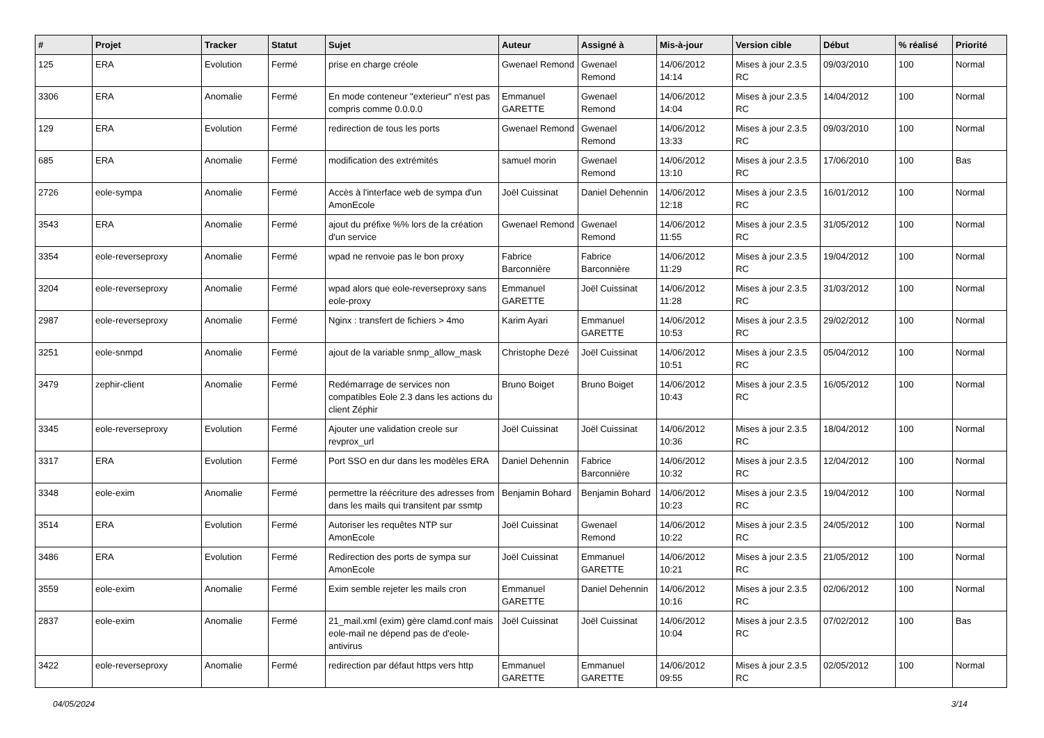| # | Projet | Tracker | Statut | Sujet | Auteur | Assigné à | Mis-à-jour | Version cible | Début | % réalisé | Priorité |
| --- | --- | --- | --- | --- | --- | --- | --- | --- | --- | --- | --- |
| 125 | ERA | Evolution | Fermé | prise en charge créole | Gwenael Remond | Gwenael Remond | 14/06/2012 14:14 | Mises à jour 2.3.5 RC | 09/03/2010 | 100 | Normal |
| 3306 | ERA | Anomalie | Fermé | En mode conteneur "exterieur" n'est pas compris comme 0.0.0.0 | Emmanuel GARETTE | Gwenael Remond | 14/06/2012 14:04 | Mises à jour 2.3.5 RC | 14/04/2012 | 100 | Normal |
| 129 | ERA | Evolution | Fermé | redirection de tous les ports | Gwenael Remond | Gwenael Remond | 14/06/2012 13:33 | Mises à jour 2.3.5 RC | 09/03/2010 | 100 | Normal |
| 685 | ERA | Anomalie | Fermé | modification des extrémités | samuel morin | Gwenael Remond | 14/06/2012 13:10 | Mises à jour 2.3.5 RC | 17/06/2010 | 100 | Bas |
| 2726 | eole-sympa | Anomalie | Fermé | Accès à l'interface web de sympa d'un AmonEcole | Joël Cuissinat | Daniel Dehennin | 14/06/2012 12:18 | Mises à jour 2.3.5 RC | 16/01/2012 | 100 | Normal |
| 3543 | ERA | Anomalie | Fermé | ajout du préfixe %% lors de la création d'un service | Gwenael Remond | Gwenael Remond | 14/06/2012 11:55 | Mises à jour 2.3.5 RC | 31/05/2012 | 100 | Normal |
| 3354 | eole-reverseproxy | Anomalie | Fermé | wpad ne renvoie pas le bon proxy | Fabrice Barconnière | Fabrice Barconnière | 14/06/2012 11:29 | Mises à jour 2.3.5 RC | 19/04/2012 | 100 | Normal |
| 3204 | eole-reverseproxy | Anomalie | Fermé | wpad alors que eole-reverseproxy sans eole-proxy | Emmanuel GARETTE | Joël Cuissinat | 14/06/2012 11:28 | Mises à jour 2.3.5 RC | 31/03/2012 | 100 | Normal |
| 2987 | eole-reverseproxy | Anomalie | Fermé | Nginx : transfert de fichiers > 4mo | Karim Ayari | Emmanuel GARETTE | 14/06/2012 10:53 | Mises à jour 2.3.5 RC | 29/02/2012 | 100 | Normal |
| 3251 | eole-snmpd | Anomalie | Fermé | ajout de la variable snmp_allow_mask | Christophe Dezé | Joël Cuissinat | 14/06/2012 10:51 | Mises à jour 2.3.5 RC | 05/04/2012 | 100 | Normal |
| 3479 | zephir-client | Anomalie | Fermé | Redémarrage de services non compatibles Eole 2.3 dans les actions du client Zéphir | Bruno Boiget | Bruno Boiget | 14/06/2012 10:43 | Mises à jour 2.3.5 RC | 16/05/2012 | 100 | Normal |
| 3345 | eole-reverseproxy | Evolution | Fermé | Ajouter une validation creole sur revprox_url | Joël Cuissinat | Joël Cuissinat | 14/06/2012 10:36 | Mises à jour 2.3.5 RC | 18/04/2012 | 100 | Normal |
| 3317 | ERA | Evolution | Fermé | Port SSO en dur dans les modèles ERA | Daniel Dehennin | Fabrice Barconnière | 14/06/2012 10:32 | Mises à jour 2.3.5 RC | 12/04/2012 | 100 | Normal |
| 3348 | eole-exim | Anomalie | Fermé | permettre la réécriture des adresses from dans les mails qui transitent par ssmtp | Benjamin Bohard | Benjamin Bohard | 14/06/2012 10:23 | Mises à jour 2.3.5 RC | 19/04/2012 | 100 | Normal |
| 3514 | ERA | Evolution | Fermé | Autoriser les requêtes NTP sur AmonEcole | Joël Cuissinat | Gwenael Remond | 14/06/2012 10:22 | Mises à jour 2.3.5 RC | 24/05/2012 | 100 | Normal |
| 3486 | ERA | Evolution | Fermé | Redirection des ports de sympa sur AmonEcole | Joël Cuissinat | Emmanuel GARETTE | 14/06/2012 10:21 | Mises à jour 2.3.5 RC | 21/05/2012 | 100 | Normal |
| 3559 | eole-exim | Anomalie | Fermé | Exim semble rejeter les mails cron | Emmanuel GARETTE | Daniel Dehennin | 14/06/2012 10:16 | Mises à jour 2.3.5 RC | 02/06/2012 | 100 | Normal |
| 2837 | eole-exim | Anomalie | Fermé | 21_mail.xml (exim) gère clamd.conf mais eole-mail ne dépend pas de d'eole-antivirus | Joël Cuissinat | Joël Cuissinat | 14/06/2012 10:04 | Mises à jour 2.3.5 RC | 07/02/2012 | 100 | Bas |
| 3422 | eole-reverseproxy | Anomalie | Fermé | redirection par défaut https vers http | Emmanuel GARETTE | Emmanuel GARETTE | 14/06/2012 09:55 | Mises à jour 2.3.5 RC | 02/05/2012 | 100 | Normal |
04/05/2024 3/14